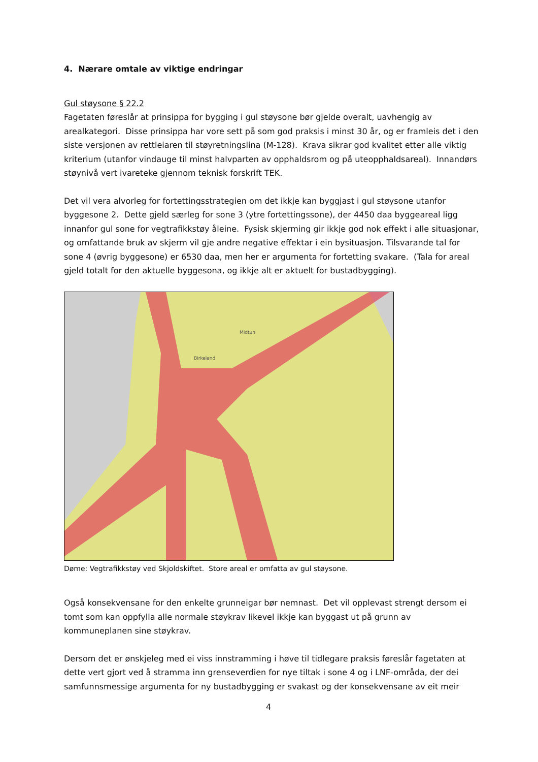4. Nærare omtale av viktige endringar
Gul støysone § 22.2
Fagetaten føreslår at prinsippa for bygging i gul støysone bør gjelde overalt, uavhengig av arealkategori. Disse prinsippa har vore sett på som god praksis i minst 30 år, og er framleis det i den siste versjonen av rettleiaren til støyretningslina (M-128). Krava sikrar god kvalitet etter alle viktig kriterium (utanfor vindauge til minst halvparten av opphaldsrom og på uteopphaldsareal). Innandørs støynivå vert ivareteke gjennom teknisk forskrift TEK.
Det vil vera alvorleg for fortettingsstrategien om det ikkje kan byggjast i gul støysone utanfor byggesone 2. Dette gjeld særleg for sone 3 (ytre fortettingssone), der 4450 daa byggeareal ligg innanfor gul sone for vegtrafikkstøy åleine. Fysisk skjerming gir ikkje god nok effekt i alle situasjonar, og omfattande bruk av skjerm vil gje andre negative effektar i ein bysituasjon. Tilsvarande tal for sone 4 (øvrig byggesone) er 6530 daa, men her er argumenta for fortetting svakare. (Tala for areal gjeld totalt for den aktuelle byggesona, og ikkje alt er aktuelt for bustadbygging).
Midtun
Birkeland
Døme: Vegtrafikkstøy ved Skjoldskiftet. Store areal er omfatta av gul støysone.
Også konsekvensane for den enkelte grunneigar bør nemnast. Det vil opplevast strengt dersom ei tomt som kan oppfylla alle normale støykrav likevel ikkje kan byggast ut på grunn av kommuneplanen sine støykrav.
Dersom det er ønskjeleg med ei viss innstramming i høve til tidlegare praksis føreslår fagetaten at dette vert gjort ved å stramma inn grenseverdien for nye tiltak i sone 4 og i LNF-områda, der dei samfunnsmessige argumenta for ny bustadbygging er svakast og der konsekvensane av eit meir
4